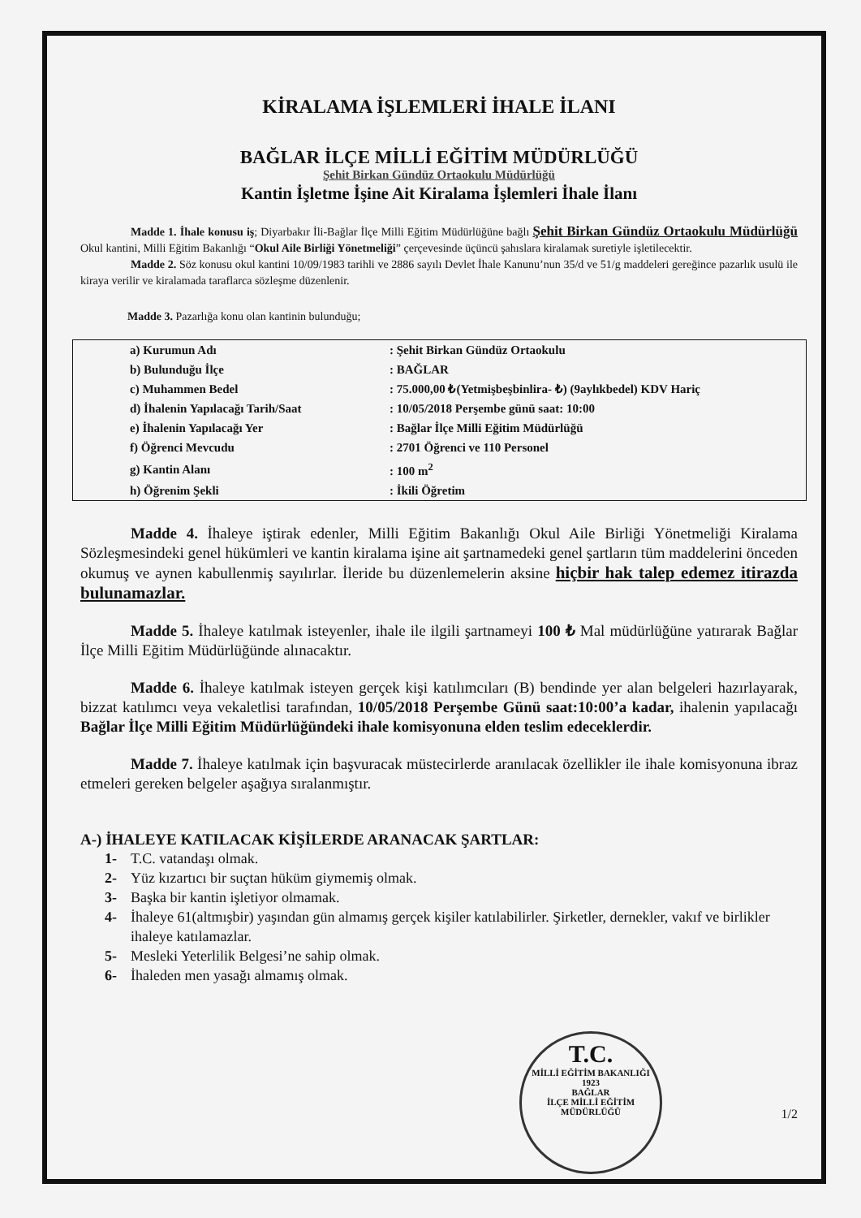KİRALAMA İŞLEMLERİ İHALE İLANI
BAĞLAR İLÇE MİLLİ EĞİTİM MÜDÜRLÜĞÜ
Şehit Birkan Gündüz Ortaokulu Müdürlüğü
Kantin İşletme İşine Ait Kiralama İşlemleri İhale İlanı
Madde 1. İhale konusu iş; Diyarbakır İli-Bağlar İlçe Milli Eğitim Müdürlüğüne bağlı Şehit Birkan Gündüz Ortaokulu Müdürlüğü Okul kantini, Milli Eğitim Bakanlığı “Okul Aile Birliği Yönetmeliği” çerçevesinde üçüncü şahıslara kiralamak suretiyle işletilecektir.
Madde 2. Söz konusu okul kantini 10/09/1983 tarihli ve 2886 sayılı Devlet İhale Kanunu’nun 35/d ve 51/g maddeleri gereğince pazarlık usulü ile kiraya verilir ve kiralamada taraflarca sözleşme düzenlenir.
Madde 3. Pazarlığa konu olan kantinin bulunduğu;
| a) Kurumun Adı | : Şehit Birkan Gündüz Ortaokulu |
| b) Bulunduğu İlçe | : BAĞLAR |
| c) Muhammen Bedel | : 75.000,00 ₺(Yetmişbeşbinlira- ₺) (9aylıkbedel) KDV Hariç |
| d) İhalenin Yapılacağı Tarih/Saat | : 10/05/2018 Perşembe günü saat: 10:00 |
| e) İhalenin Yapılacağı Yer | : Bağlar İlçe Milli Eğitim Müdürlüğü |
| f) Öğrenci Mevcudu | : 2701 Öğrenci ve 110 Personel |
| g) Kantin Alanı | : 100 m<sup>2</sup> |
| h) Öğrenim Şekli | : İkili Öğretim |
Madde 4. İhaleye iştirak edenler, Milli Eğitim Bakanlığı Okul Aile Birliği Yönetmeliği Kiralama Sözleşmesindeki genel hükümleri ve kantin kiralama işine ait şartnamedeki genel şartların tüm maddelerini önceden okumuş ve aynen kabullenmiş sayılırlar. İleride bu düzenlemelerin aksine hiçbir hak talep edemez itirazda bulunamazlar.
Madde 5. İhaleye katılmak isteyenler, ihale ile ilgili şartnameyi 100 ₺ Mal müdürlüğüne yatırarak Bağlar İlçe Milli Eğitim Müdürlüğünde alınacaktır.
Madde 6. İhaleye katılmak isteyen gerçek kişi katılımcıları (B) bendinde yer alan belgeleri hazırlayarak, bizzat katılımcı veya vekaletlisi tarafından, 10/05/2018 Perşembe Günü saat:10:00’a kadar, ihalenin yapılacağı Bağlar İlçe Milli Eğitim Müdürlüğündeki ihale komisyonuna elden teslim edeceklerdir.
Madde 7. İhaleye katılmak için başvuracak müstecirlerde aranılacak özellikler ile ihale komisyonuna ibraz etmeleri gereken belgeler aşağıya sıralanmıştır.
A-) İHALEYE KATILACAK KİŞİLERDE ARANACAK ŞARTLAR:
1- T.C. vatandaşı olmak.
2- Yüz kızartıcı bir suçtan hüküm giymemiş olmak.
3- Başka bir kantin işletiyor olmamak.
4- İhaleye 61(altmışbir) yaşından gün almamış gerçek kişiler katılabilirler. Şirketler, dernekler, vakıf ve birlikler ihaleye katılamazlar.
5- Mesleki Yeterlilik Belgesi’ne sahip olmak.
6- İhaleden men yasağı almamış olmak.
T.C.
MİLLİ EĞİTİM BAKANLIĞI
1923
BAĞLAR
İLÇE MİLLİ EĞİTİM MÜDÜRLÜĞÜ
1/2